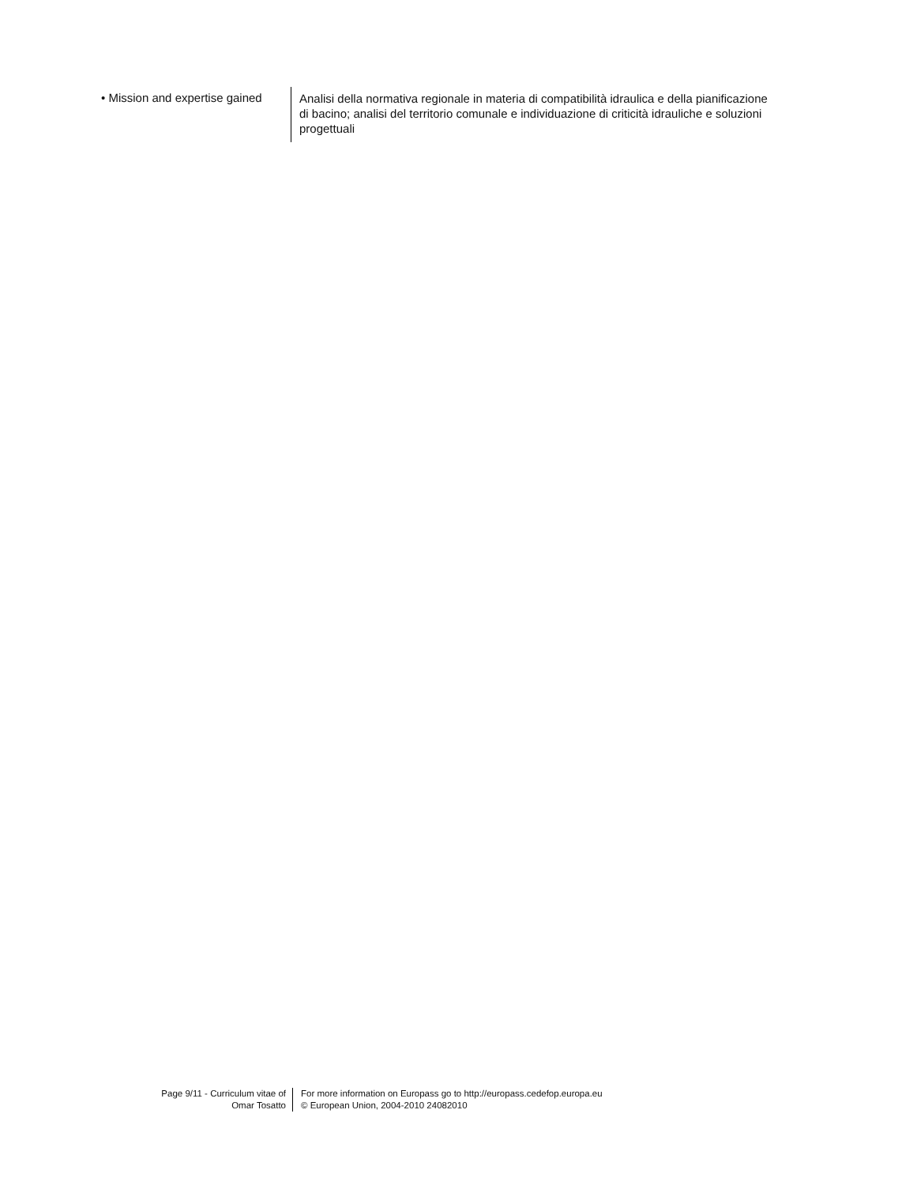• Mission and expertise gained
Analisi della normativa regionale in materia di compatibilità idraulica e della pianificazione di bacino; analisi del territorio comunale e individuazione di criticità idrauliche e soluzioni progettuali
Page 9/11 - Curriculum vitae of
Omar Tosatto
For more information on Europass go to http://europass.cedefop.europa.eu
© European Union, 2004-2010 24082010